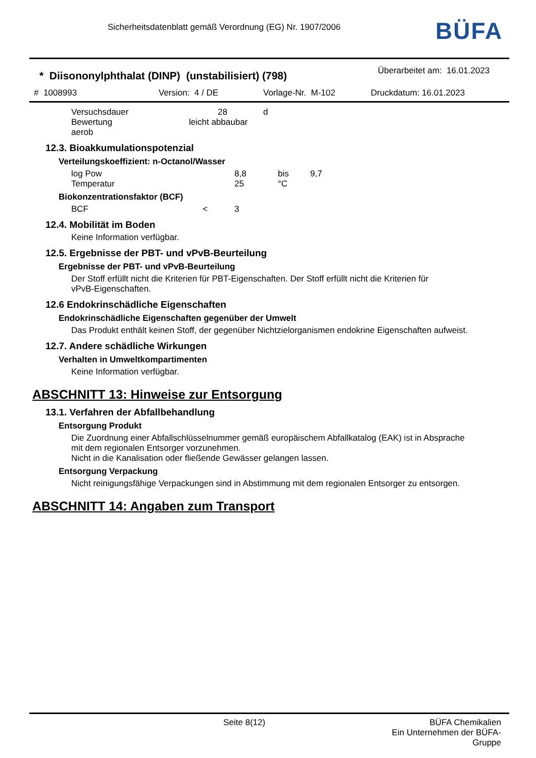Sicherheitsdatenblatt gemäß Verordnung (EG) Nr. 1907/2006
BÜFA
* Diisononylphthalat (DINP) (unstabilisiert) (798)
Überarbeitet am: 16.01.2023
# 1008993 Version: 4 / DE Vorlage-Nr. M-102 Druckdatum: 16.01.2023
Versuchsdauer 28 d
Bewertung leicht abbaubar
aerob
12.3. Bioakkumulationspotenzial
Verteilungskoeffizient: n-Octanol/Wasser
log Pow 8,8 bis 9,7
Temperatur 25 °C
Biokonzentrationsfaktor (BCF)
BCF < 3
12.4. Mobilität im Boden
Keine Information verfügbar.
12.5. Ergebnisse der PBT- und vPvB-Beurteilung
Ergebnisse der PBT- und vPvB-Beurteilung
Der Stoff erfüllt nicht die Kriterien für PBT-Eigenschaften. Der Stoff erfüllt nicht die Kriterien für
vPvB-Eigenschaften.
12.6 Endokrinschädliche Eigenschaften
Endokrinschädliche Eigenschaften gegenüber der Umwelt
Das Produkt enthält keinen Stoff, der gegenüber Nichtzielorganismen endokrine Eigenschaften aufweist.
12.7. Andere schädliche Wirkungen
Verhalten in Umweltkompartimenten
Keine Information verfügbar.
ABSCHNITT 13: Hinweise zur Entsorgung
13.1. Verfahren der Abfallbehandlung
Entsorgung Produkt
Die Zuordnung einer Abfallschlüsselnummer gemäß europäischem Abfallkatalog (EAK) ist in Absprache
mit dem regionalen Entsorger vorzunehmen.
Nicht in die Kanalisation oder fließende Gewässer gelangen lassen.
Entsorgung Verpackung
Nicht reinigungsfähige Verpackungen sind in Abstimmung mit dem regionalen Entsorger zu entsorgen.
ABSCHNITT 14: Angaben zum Transport
Seite 8(12) BÜFA Chemikalien
Ein Unternehmen der BÜFA-Gruppe